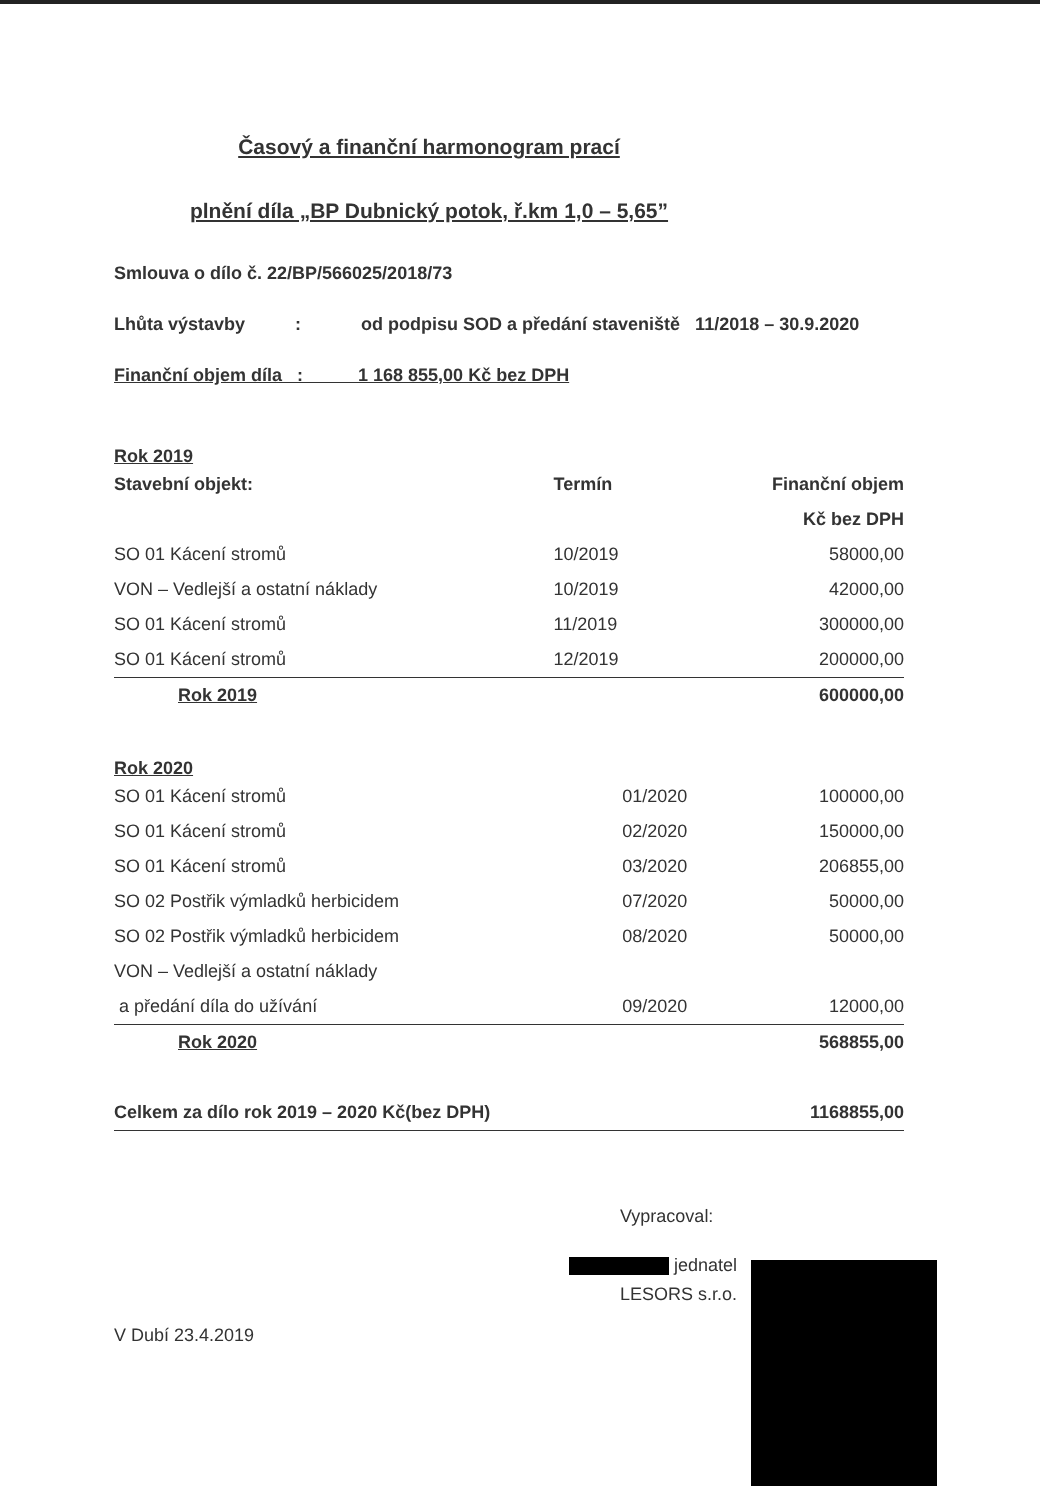Časový a finanční harmonogram prací
plnění díla „BP Dubnický potok, ř.km 1,0 – 5,65”
Smlouva o dílo č. 22/BP/566025/2018/73
Lhůta výstavby : od podpisu SOD a předání staveniště 11/2018 – 30.9.2020
Finanční objem díla : 1 168 855,00 Kč bez DPH
Rok 2019
| Stavební objekt: | Termín | Finanční objem |
| --- | --- | --- |
| | | Kč bez DPH |
| SO 01 Kácení stromů | 10/2019 | 58000,00 |
| VON – Vedlejší a ostatní náklady | 10/2019 | 42000,00 |
| SO 01 Kácení stromů | 11/2019 | 300000,00 |
| SO 01 Kácení stromů | 12/2019 | 200000,00 |
| Rok 2019 | | 600000,00 |
Rok 2020
| SO 01 Kácení stromů | 01/2020 | 100000,00 |
| SO 01 Kácení stromů | 02/2020 | 150000,00 |
| SO 01 Kácení stromů | 03/2020 | 206855,00 |
| SO 02 Postřik výmladků herbicidem | 07/2020 | 50000,00 |
| SO 02 Postřik výmladků herbicidem | 08/2020 | 50000,00 |
| VON – Vedlejší a ostatní náklady | | |
| a předání díla do užívání | 09/2020 | 12000,00 |
| Rok 2020 | | 568855,00 |
| Celkem za dílo rok 2019 – 2020 Kč(bez DPH) | 1168855,00 |
Vypracoval:
jednatel
LESORS s.r.o.
V Dubí 23.4.2019